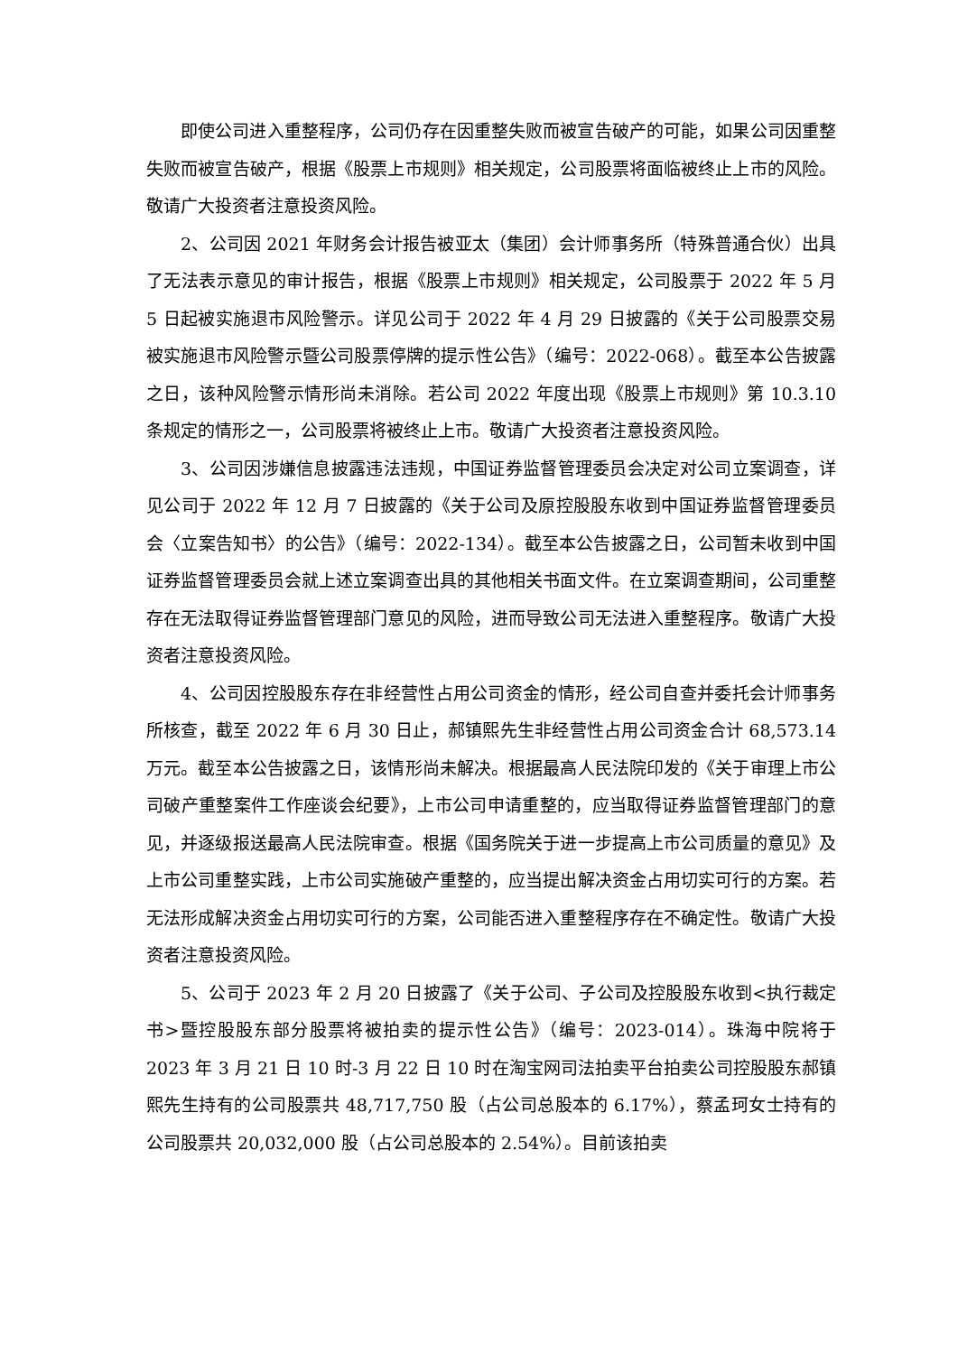即使公司进入重整程序，公司仍存在因重整失败而被宣告破产的可能，如果公司因重整失败而被宣告破产，根据《股票上市规则》相关规定，公司股票将面临被终止上市的风险。敬请广大投资者注意投资风险。
2、公司因 2021 年财务会计报告被亚太（集团）会计师事务所（特殊普通合伙）出具了无法表示意见的审计报告，根据《股票上市规则》相关规定，公司股票于 2022 年 5 月 5 日起被实施退市风险警示。详见公司于 2022 年 4 月 29 日披露的《关于公司股票交易被实施退市风险警示暨公司股票停牌的提示性公告》（编号：2022-068）。截至本公告披露之日，该种风险警示情形尚未消除。若公司 2022 年度出现《股票上市规则》第 10.3.10 条规定的情形之一，公司股票将被终止上市。敬请广大投资者注意投资风险。
3、公司因涉嫌信息披露违法违规，中国证券监督管理委员会决定对公司立案调查，详见公司于 2022 年 12 月 7 日披露的《关于公司及原控股股东收到中国证券监督管理委员会〈立案告知书〉的公告》（编号：2022-134）。截至本公告披露之日，公司暂未收到中国证券监督管理委员会就上述立案调查出具的其他相关书面文件。在立案调查期间，公司重整存在无法取得证券监督管理部门意见的风险，进而导致公司无法进入重整程序。敬请广大投资者注意投资风险。
4、公司因控股股东存在非经营性占用公司资金的情形，经公司自查并委托会计师事务所核查，截至 2022 年 6 月 30 日止，郝镇熙先生非经营性占用公司资金合计 68,573.14 万元。截至本公告披露之日，该情形尚未解决。根据最高人民法院印发的《关于审理上市公司破产重整案件工作座谈会纪要》，上市公司申请重整的，应当取得证券监督管理部门的意见，并逐级报送最高人民法院审查。根据《国务院关于进一步提高上市公司质量的意见》及上市公司重整实践，上市公司实施破产重整的，应当提出解决资金占用切实可行的方案。若无法形成解决资金占用切实可行的方案，公司能否进入重整程序存在不确定性。敬请广大投资者注意投资风险。
5、公司于 2023 年 2 月 20 日披露了《关于公司、子公司及控股股东收到<执行裁定书>暨控股股东部分股票将被拍卖的提示性公告》（编号：2023-014）。珠海中院将于 2023 年 3 月 21 日 10 时-3 月 22 日 10 时在淘宝网司法拍卖平台拍卖公司控股股东郝镇熙先生持有的公司股票共 48,717,750 股（占公司总股本的 6.17%），蔡孟珂女士持有的公司股票共 20,032,000 股（占公司总股本的 2.54%）。目前该拍卖